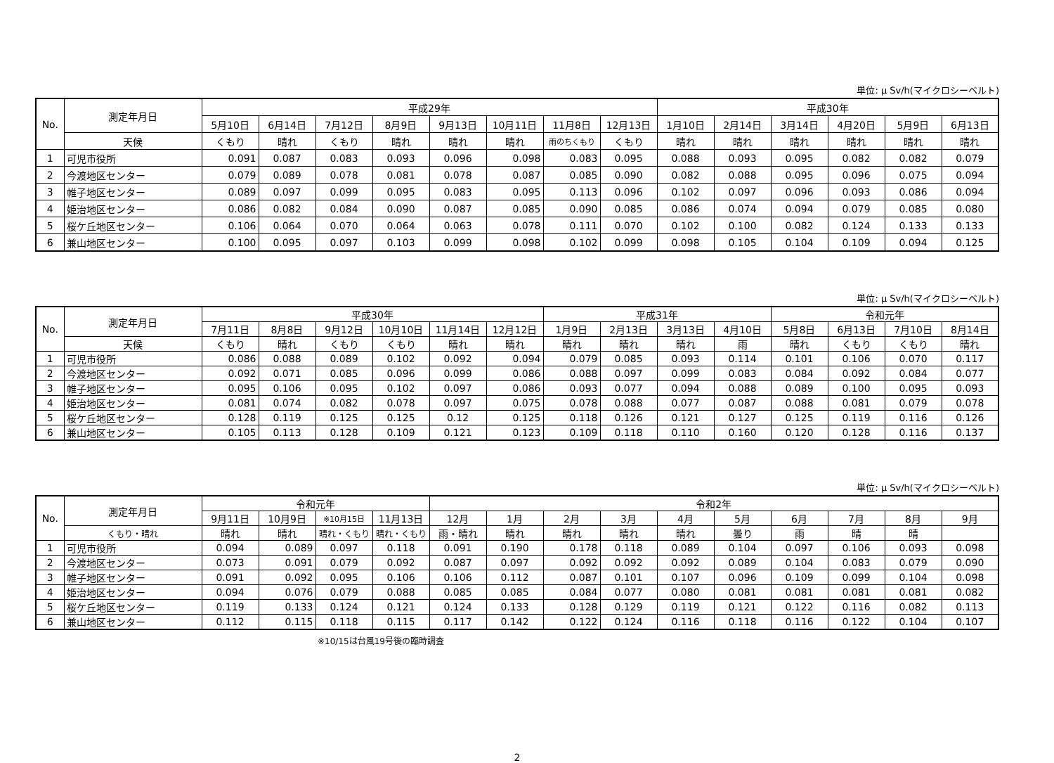単位: μ Sv/h(マイクロシーベルト)
| No. | 測定年月日 | 平成29年 | | | | | | | | 平成30年 | | | | | |
| --- | --- | --- | --- | --- | --- | --- | --- | --- | --- | --- | --- | --- | --- | --- | --- |
| | | 5月10日 | 6月14日 | 7月12日 | 8月9日 | 9月13日 | 10月11日 | 11月8日 | 12月13日 | 1月10日 | 2月14日 | 3月14日 | 4月20日 | 5月9日 | 6月13日 |
| | 天候 | くもり | 晴れ | くもり | 晴れ | 晴れ | 晴れ | 雨のちくもり | くもり | 晴れ | 晴れ | 晴れ | 晴れ | 晴れ | 晴れ |
| 1 | 可児市役所 | 0.091 | 0.087 | 0.083 | 0.093 | 0.096 | 0.098 | 0.083 | 0.095 | 0.088 | 0.093 | 0.095 | 0.082 | 0.082 | 0.079 |
| 2 | 今渡地区センター | 0.079 | 0.089 | 0.078 | 0.081 | 0.078 | 0.087 | 0.085 | 0.090 | 0.082 | 0.088 | 0.095 | 0.096 | 0.075 | 0.094 |
| 3 | 帷子地区センター | 0.089 | 0.097 | 0.099 | 0.095 | 0.083 | 0.095 | 0.113 | 0.096 | 0.102 | 0.097 | 0.096 | 0.093 | 0.086 | 0.094 |
| 4 | 姫治地区センター | 0.086 | 0.082 | 0.084 | 0.090 | 0.087 | 0.085 | 0.090 | 0.085 | 0.086 | 0.074 | 0.094 | 0.079 | 0.085 | 0.080 |
| 5 | 桜ケ丘地区センター | 0.106 | 0.064 | 0.070 | 0.064 | 0.063 | 0.078 | 0.111 | 0.070 | 0.102 | 0.100 | 0.082 | 0.124 | 0.133 | 0.133 |
| 6 | 兼山地区センター | 0.100 | 0.095 | 0.097 | 0.103 | 0.099 | 0.098 | 0.102 | 0.099 | 0.098 | 0.105 | 0.104 | 0.109 | 0.094 | 0.125 |
単位: μ Sv/h(マイクロシーベルト)
| No. | 測定年月日 | 平成30年 | | | | | | 平成31年 | | | | 令和元年 | | | |
| --- | --- | --- | --- | --- | --- | --- | --- | --- | --- | --- | --- | --- | --- | --- | --- |
| | | 7月11日 | 8月8日 | 9月12日 | 10月10日 | 11月14日 | 12月12日 | 1月9日 | 2月13日 | 3月13日 | 4月10日 | 5月8日 | 6月13日 | 7月10日 | 8月14日 |
| | 天候 | くもり | 晴れ | くもり | くもり | 晴れ | 晴れ | 晴れ | 晴れ | 晴れ | 雨 | 晴れ | くもり | くもり | 晴れ |
| 1 | 可児市役所 | 0.086 | 0.088 | 0.089 | 0.102 | 0.092 | 0.094 | 0.079 | 0.085 | 0.093 | 0.114 | 0.101 | 0.106 | 0.070 | 0.117 |
| 2 | 今渡地区センター | 0.092 | 0.071 | 0.085 | 0.096 | 0.099 | 0.086 | 0.088 | 0.097 | 0.099 | 0.083 | 0.084 | 0.092 | 0.084 | 0.077 |
| 3 | 帷子地区センター | 0.095 | 0.106 | 0.095 | 0.102 | 0.097 | 0.086 | 0.093 | 0.077 | 0.094 | 0.088 | 0.089 | 0.100 | 0.095 | 0.093 |
| 4 | 姫治地区センター | 0.081 | 0.074 | 0.082 | 0.078 | 0.097 | 0.075 | 0.078 | 0.088 | 0.077 | 0.087 | 0.088 | 0.081 | 0.079 | 0.078 |
| 5 | 桜ケ丘地区センター | 0.128 | 0.119 | 0.125 | 0.125 | 0.12 | 0.125 | 0.118 | 0.126 | 0.121 | 0.127 | 0.125 | 0.119 | 0.116 | 0.126 |
| 6 | 兼山地区センター | 0.105 | 0.113 | 0.128 | 0.109 | 0.121 | 0.123 | 0.109 | 0.118 | 0.110 | 0.160 | 0.120 | 0.128 | 0.116 | 0.137 |
単位: μ Sv/h(マイクロシーベルト)
| No. | 測定年月日 | 令和元年 | | | | 令和2年 | | | | | | | | | |
| --- | --- | --- | --- | --- | --- | --- | --- | --- | --- | --- | --- | --- | --- | --- | --- |
| | | 9月11日 | 10月9日 | ※10月15日 | 11月13日 | 12月 | 1月 | 2月 | 3月 | 4月 | 5月 | 6月 | 7月 | 8月 | 9月 |
| | くもり・晴れ | 晴れ | 晴れ | 晴れ・くもり | 晴れ・くもり | 雨・晴れ | 晴れ | 晴れ | 晴れ | 晴れ | 曇り | 雨 | 晴 | 晴 | |
| 1 | 可児市役所 | 0.094 | 0.089 | 0.097 | 0.118 | 0.091 | 0.190 | 0.178 | 0.118 | 0.089 | 0.104 | 0.097 | 0.106 | 0.093 | 0.098 |
| 2 | 今渡地区センター | 0.073 | 0.091 | 0.079 | 0.092 | 0.087 | 0.097 | 0.092 | 0.092 | 0.092 | 0.089 | 0.104 | 0.083 | 0.079 | 0.090 |
| 3 | 帷子地区センター | 0.091 | 0.092 | 0.095 | 0.106 | 0.106 | 0.112 | 0.087 | 0.101 | 0.107 | 0.096 | 0.109 | 0.099 | 0.104 | 0.098 |
| 4 | 姫治地区センター | 0.094 | 0.076 | 0.079 | 0.088 | 0.085 | 0.085 | 0.084 | 0.077 | 0.080 | 0.081 | 0.081 | 0.081 | 0.081 | 0.082 |
| 5 | 桜ケ丘地区センター | 0.119 | 0.133 | 0.124 | 0.121 | 0.124 | 0.133 | 0.128 | 0.129 | 0.119 | 0.121 | 0.122 | 0.116 | 0.082 | 0.113 |
| 6 | 兼山地区センター | 0.112 | 0.115 | 0.118 | 0.115 | 0.117 | 0.142 | 0.122 | 0.124 | 0.116 | 0.118 | 0.116 | 0.122 | 0.104 | 0.107 |
※10/15は台風19号後の臨時調査
2